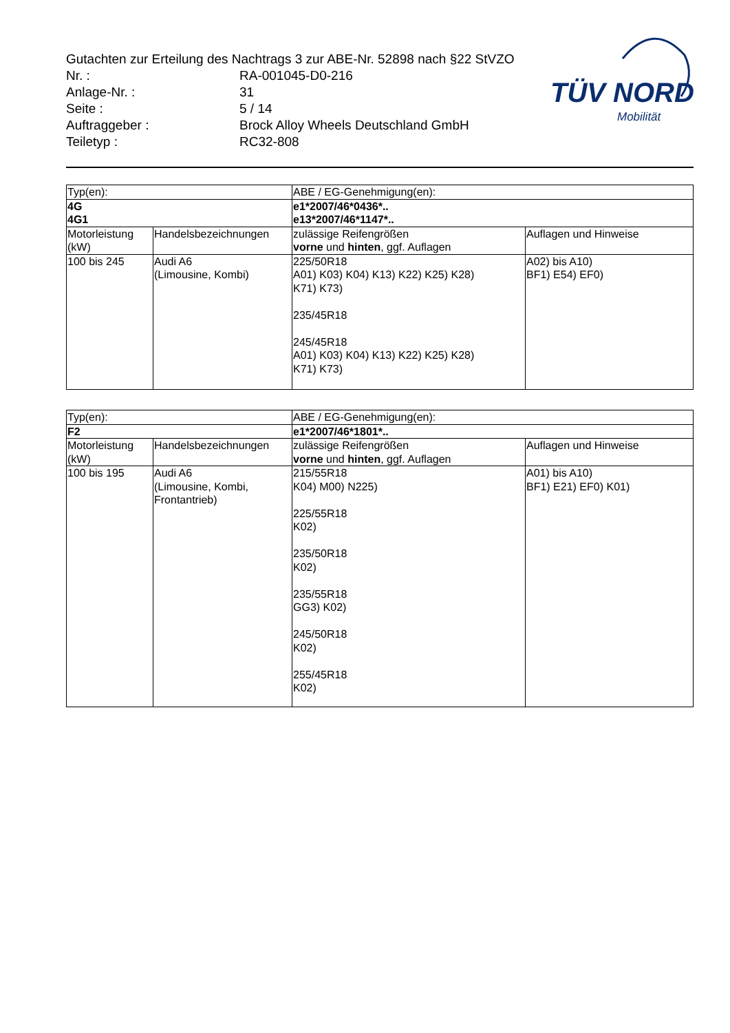Gutachten zur Erteilung des Nachtrags 3 zur ABE-Nr. 52898 nach §22 StVZO
Nr. : RA-001045-D0-216
Anlage-Nr. : 31
Seite : 5 / 14
Auftraggeber : Brock Alloy Wheels Deutschland GmbH
Teiletyp : RC32-808
TÜV NORD
Mobilität
| Typ(en): | | ABE / EG-Genehmigung(en): | |
| 4G 4G1 | | e1*2007/46*0436*.. e13*2007/46*1147*.. | |
| Motorleistung (kW) | Handelsbezeichnungen | zulässige Reifengrößen vorne und hinten , ggf. Auflagen | Auflagen und Hinweise |
| 100 bis 245 | Audi A6 (Limousine, Kombi) | 225/50R18 A01) K03) K04) K13) K22) K25) K28) K71) K73) 235/45R18 245/45R18 A01) K03) K04) K13) K22) K25) K28) K71) K73) | A02) bis A10) BF1) E54) EF0) |
| Typ(en): | | ABE / EG-Genehmigung(en): | |
| F2 | | e1*2007/46*1801*.. | |
| Motorleistung (kW) | Handelsbezeichnungen | zulässige Reifengrößen vorne und hinten , ggf. Auflagen | Auflagen und Hinweise |
| 100 bis 195 | Audi A6 (Limousine, Kombi, Frontantrieb) | 215/55R18 K04) M00) N225) 225/55R18 K02) 235/50R18 K02) 235/55R18 GG3) K02) 245/50R18 K02) 255/45R18 K02) | A01) bis A10) BF1) E21) EF0) K01) |